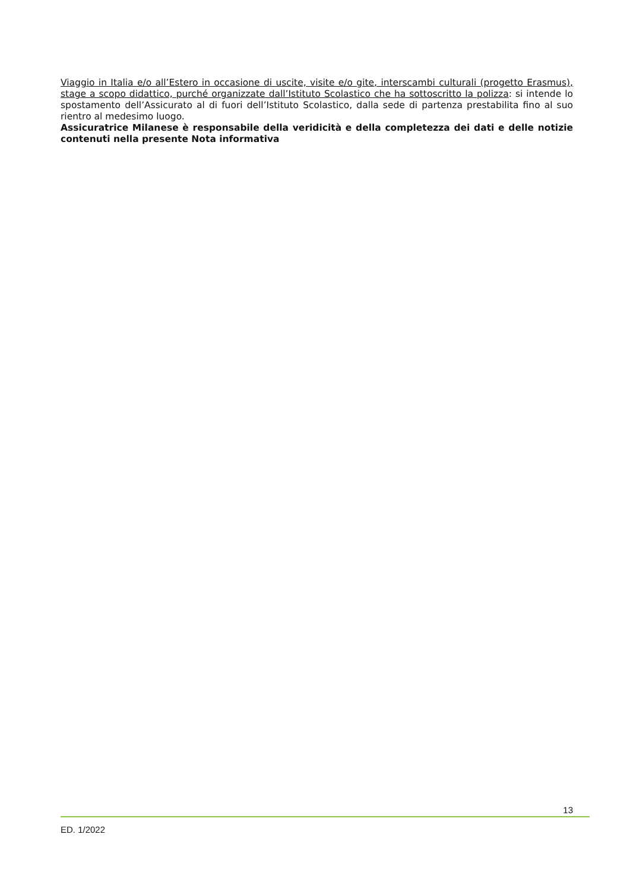Viaggio in Italia e/o all’Estero in occasione di uscite, visite e/o gite, interscambi culturali (progetto Erasmus), stage a scopo didattico, purché organizzate dall’Istituto Scolastico che ha sottoscritto la polizza: si intende lo spostamento dell’Assicurato al di fuori dell’Istituto Scolastico, dalla sede di partenza prestabilita fino al suo rientro al medesimo luogo.
Assicuratrice Milanese è responsabile della veridicità e della completezza dei dati e delle notizie contenuti nella presente Nota informativa
13
ED. 1/2022